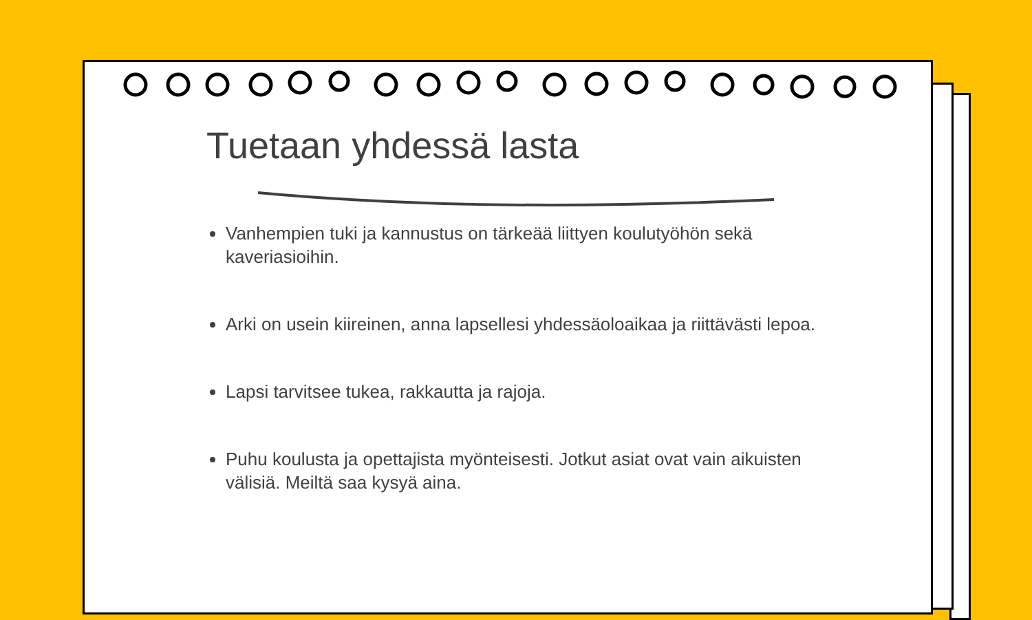Tuetaan yhdessä lasta
Vanhempien tuki ja kannustus on tärkeää liittyen koulutyöhön sekä kaveriasioihin.
Arki on usein kiireinen, anna lapsellesi yhdessäoloaikaa ja riittävästi lepoa.
Lapsi tarvitsee tukea, rakkautta ja rajoja.
Puhu koulusta ja opettajista myönteisesti. Jotkut asiat ovat vain aikuisten välisiä. Meiltä saa kysyä aina.